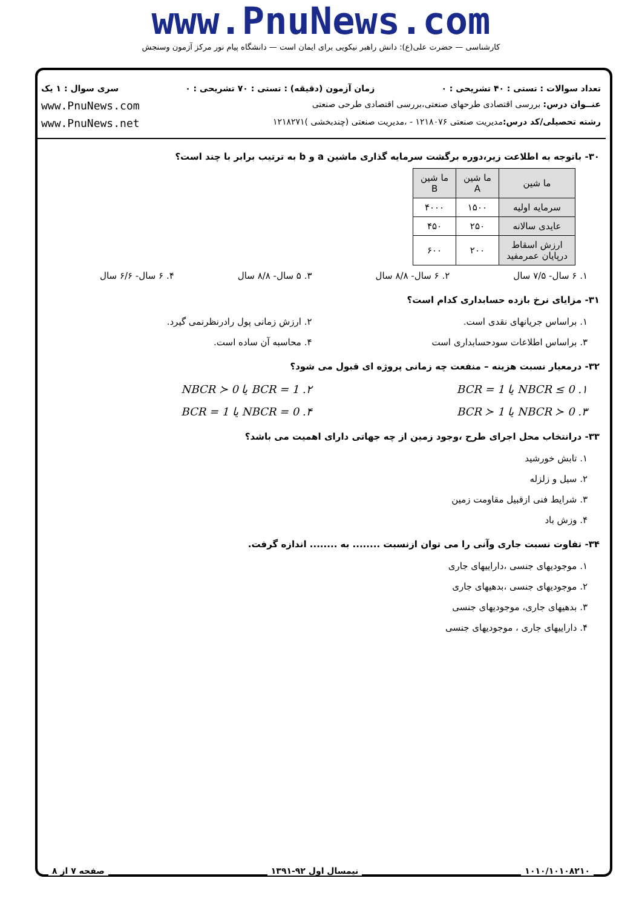www.PnuNews.com
کارشناسی — حضرت علی(ع): دانش راهبر نیکویی برای ایمان است — دانشگاه پیام نور مرکز آزمون وسنجش
تعداد سوالات : تستی : ۴۰ تشریحی : ۰ زمان آزمون (دقیقه) : تستی : ۷۰ تشریحی : ۰ سری سوال : ۱ یک
عنــوان درس: بررسی اقتصادی طرحهای صنعتی،بررسی اقتصادی طرحی صنعتی www.PnuNews.com
رشته تحصیلی/کد درس: مدیریت صنعتی ۱۲۱۸۰۷۶ - ،مدیریت صنعتی (چندبخشی )۱۲۱۸۲۷۱ www.PnuNews.net
۳۰- باتوجه به اطلاعت زیر،دوره برگشت سرمایه گذاری ماشین a و b به ترتیب برابر با چند است؟
| ما شین | ما شین A | ما شین B |
| سرمایه اولیه | ۱۵۰۰ | ۴۰۰۰ |
| عایدی سالانه | ۲۵۰ | ۴۵۰ |
| ارزش اسقاط درپایان عمرمفید | ۲۰۰ | ۶۰۰ |
۱. ۶ سال- ۷/۵ سال
۲. ۶ سال- ۸/۸ سال
۳. ۵ سال- ۸/۸ سال
۴. ۶ سال- ۶/۶ سال
۳۱- مزایای نرخ بازده حسابداری کدام است؟
۱. براساس جریانهای نقدی است.
۲. ارزش زمانی پول رادرنظرنمی گیرد.
۳. براساس اطلاعات سودحسابداری است
۴. محاسبه آن ساده است.
۳۲- درمعیار نسبت هزینه – منفعت چه زمانی پروژه ای قبول می شود؟
۱. NBCR ≤ 0 یا BCR = 1
۲. BCR = 1 یا NBCR ≻ 0
۳. NBCR ≻ 0 یا BCR ≻ 1
۴. NBCR = 0 یا BCR = 1
۳۳- درانتخاب محل اجرای طرح ،وجود زمین از چه جهاتی دارای اهمیت می باشد؟
۱. تابش خورشید
۲. سیل و زلزله
۳. شرایط فنی ازقبیل مقاومت زمین
۴. وزش باد
۳۴- تفاوت نسبت جاری وآنی را می توان ازنسبت ........ به ........ اندازه گرفت.
۱. موجودیهای جنسی ،داراییهای جاری
۲. موجودیهای جنسی ،بدهیهای جاری
۳. بدهیهای جاری، موجودیهای جنسی
۴. داراییهای جاری ، موجودیهای جنسی
۱۰۱۰/۱۰۱۰۸۲۱۰ نیمسال اول ۹۲-۱۳۹۱ صفحه ۷ از ۸